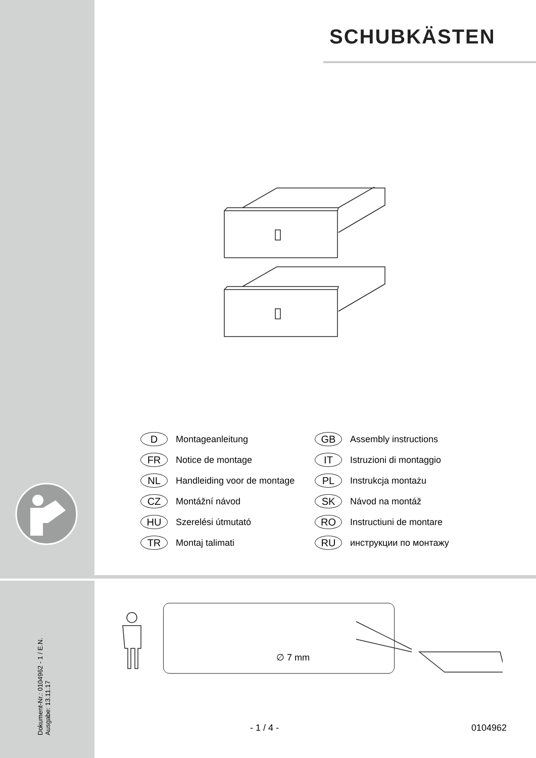SCHUBKÄSTEN
D Montageanleitung
GB Assembly instructions
FR Notice de montage
IT Istruzioni di montaggio
NL Handleiding voor de montage
PL Instrukcja montażu
CZ Montážní návod
SK Návod na montáž
HU Szerelési útmutató
RO Instructiuni de montare
TR Montaj talimati
RU инструкции по монтажу
∅ 7 mm
Dokument-Nr.: 0104962 - 1 / E.N.
Ausgabe: 13.11.17
- 1 / 4 - 0104962